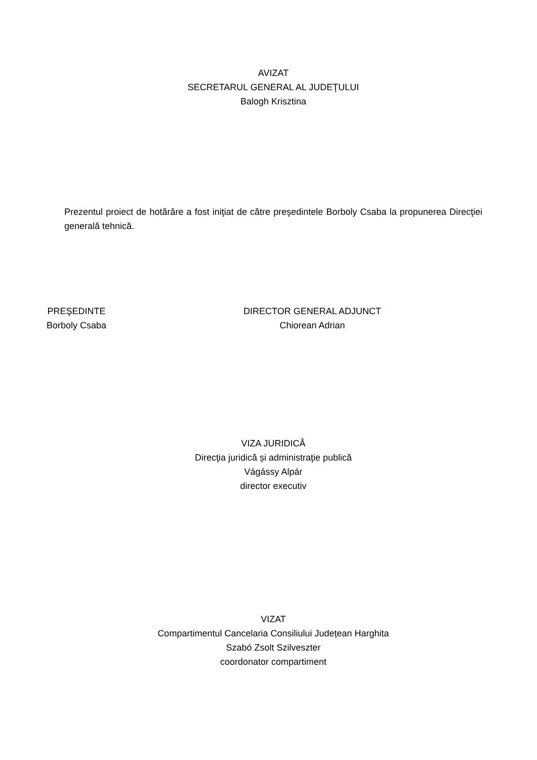AVIZAT
SECRETARUL GENERAL AL JUDEŢULUI
Balogh Krisztina
Prezentul proiect de hotărâre a fost iniţiat de către preşedintele Borboly Csaba la propunerea Direcţiei generală tehnică.
PREŞEDINTE
Borboly Csaba
DIRECTOR GENERAL ADJUNCT
Chiorean Adrian
VIZA JURIDICĂ
Direcţia juridică și administraţie publică
Vágássy Alpár
director executiv
VIZAT
Compartimentul Cancelaria Consiliului Județean Harghita
Szabó Zsolt Szilveszter
coordonator compartiment